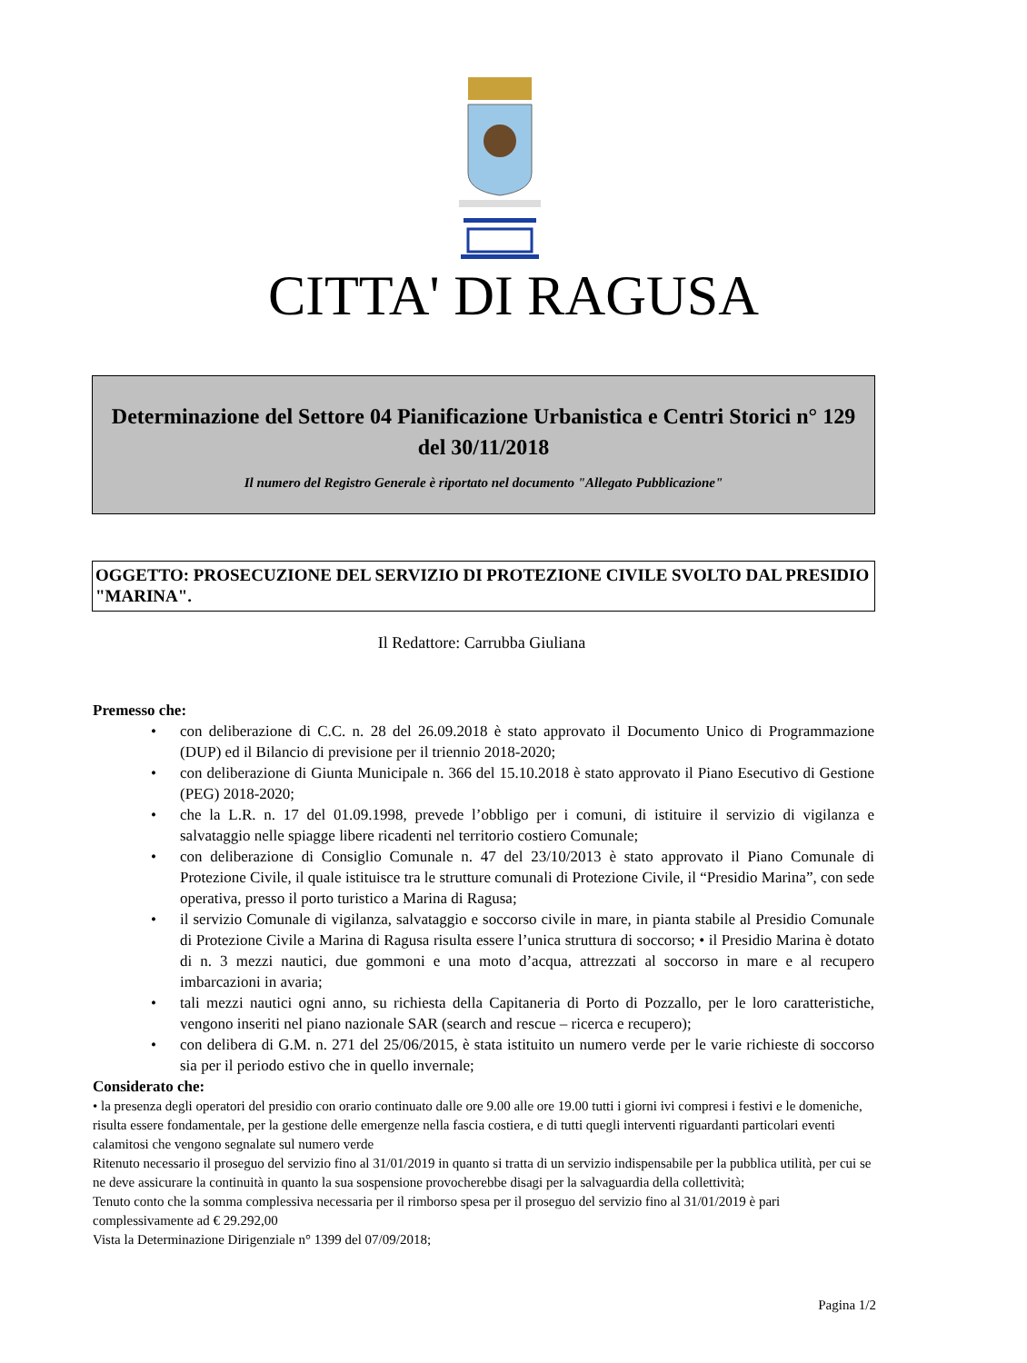CITTA' DI RAGUSA
Determinazione del Settore 04 Pianificazione Urbanistica e Centri Storici n° 129 del 30/11/2018
Il numero del Registro Generale è riportato nel documento "Allegato Pubblicazione"
OGGETTO: PROSECUZIONE DEL SERVIZIO DI PROTEZIONE CIVILE SVOLTO DAL PRESIDIO "MARINA".
Il Redattore: Carrubba Giuliana
Premesso che:
• con deliberazione di C.C. n. 28 del 26.09.2018 è stato approvato il Documento Unico di Programmazione (DUP) ed il Bilancio di previsione per il triennio 2018-2020;
• con deliberazione di Giunta Municipale n. 366 del 15.10.2018 è stato approvato il Piano Esecutivo di Gestione (PEG) 2018-2020;
• che la L.R. n. 17 del 01.09.1998, prevede l’obbligo per i comuni, di istituire il servizio di vigilanza e salvataggio nelle spiagge libere ricadenti nel territorio costiero Comunale;
• con deliberazione di Consiglio Comunale n. 47 del 23/10/2013 è stato approvato il Piano Comunale di Protezione Civile, il quale istituisce tra le strutture comunali di Protezione Civile, il “Presidio Marina”, con sede operativa, presso il porto turistico a Marina di Ragusa;
• il servizio Comunale di vigilanza, salvataggio e soccorso civile in mare, in pianta stabile al Presidio Comunale di Protezione Civile a Marina di Ragusa risulta essere l’unica struttura di soccorso; • il Presidio Marina è dotato di n. 3 mezzi nautici, due gommoni e una moto d’acqua, attrezzati al soccorso in mare e al recupero imbarcazioni in avaria;
• tali mezzi nautici ogni anno, su richiesta della Capitaneria di Porto di Pozzallo, per le loro caratteristiche, vengono inseriti nel piano nazionale SAR (search and rescue – ricerca e recupero);
• con delibera di G.M. n. 271 del 25/06/2015, è stata istituito un numero verde per le varie richieste di soccorso sia per il periodo estivo che in quello invernale;
Considerato che:
• la presenza degli operatori del presidio con orario continuato dalle ore 9.00 alle ore 19.00 tutti i giorni ivi compresi i festivi e le domeniche, risulta essere fondamentale, per la gestione delle emergenze nella fascia costiera, e di tutti quegli interventi riguardanti particolari eventi calamitosi che vengono segnalate sul numero verde
Ritenuto necessario il proseguo del servizio fino al 31/01/2019 in quanto si tratta di un servizio indispensabile per la pubblica utilità, per cui se ne deve assicurare la continuità in quanto la sua sospensione provocherebbe disagi per la salvaguardia della collettività;
Tenuto conto che la somma complessiva necessaria per il rimborso spesa per il proseguo del servizio fino al 31/01/2019 è pari complessivamente ad € 29.292,00
Vista la Determinazione Dirigenziale n° 1399 del 07/09/2018;
Pagina 1/2